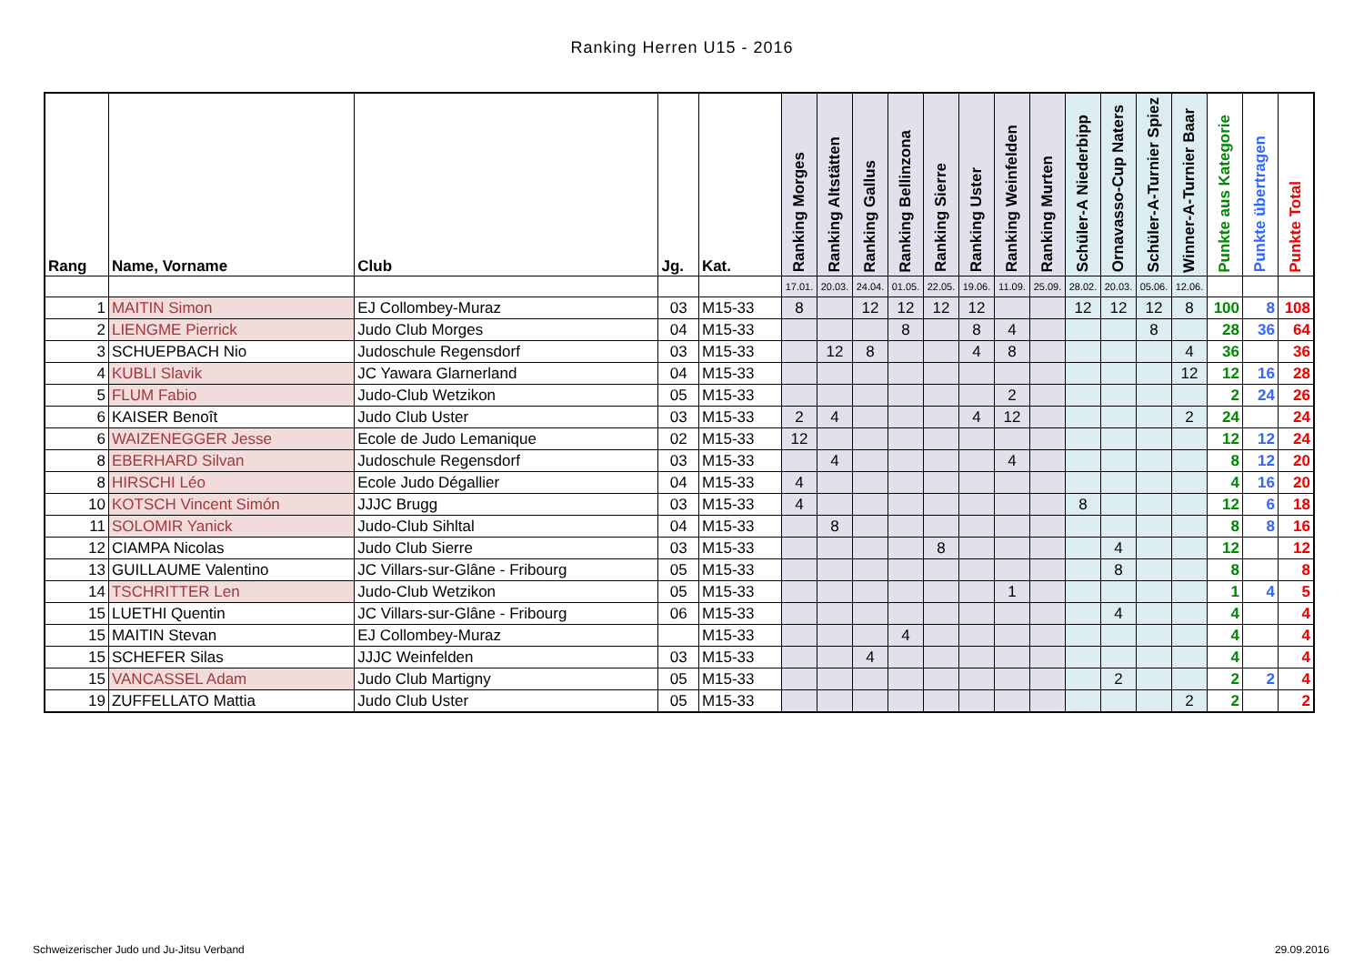Ranking Herren U15 - 2016
| Rang | Name, Vorname | Club | Jg. | Kat. | Ranking Morges | Ranking Altstätten | Ranking Gallus | Ranking Bellinzona | Ranking Sierre | Ranking Uster | Ranking Weinfelden | Ranking Murten | Schüler-A Niederbipp | Ornavasso-Cup Naters | Schüler-A-Turnier Spiez | Winner-A-Turnier Baar | Punkte aus Kategorie | Punkte übertragen | Punkte Total |
| --- | --- | --- | --- | --- | --- | --- | --- | --- | --- | --- | --- | --- | --- | --- | --- | --- | --- | --- | --- |
| | | | | | 17.01. | 20.03. | 24.04. | 01.05. | 22.05. | 19.06. | 11.09. | 25.09. | 28.02. | 20.03. | 05.06. | 12.06. | | | |
| 1 | MAITIN Simon | EJ Collombey-Muraz | 03 | M15-33 | 8 | | 12 | 12 | 12 | 12 | | | 12 | 12 | 12 | 8 | 100 | 8 | 108 |
| 2 | LIENGME Pierrick | Judo Club Morges | 04 | M15-33 | | | | 8 | | 8 | 4 | | | | 8 | | 28 | 36 | 64 |
| 3 | SCHUEPBACH Nio | Judoschule Regensdorf | 03 | M15-33 | | 12 | 8 | | | 4 | 8 | | | | | 4 | 36 | | 36 |
| 4 | KUBLI Slavik | JC Yawara Glarnerland | 04 | M15-33 | | | | | | | | | | | | 12 | 12 | 16 | 28 |
| 5 | FLUM Fabio | Judo-Club Wetzikon | 05 | M15-33 | | | | | | | 2 | | | | | | 2 | 24 | 26 |
| 6 | KAISER Benoît | Judo Club Uster | 03 | M15-33 | 2 | 4 | | | | 4 | 12 | | | | | 2 | 24 | | 24 |
| 6 | WAIZENEGGER Jesse | Ecole de Judo Lemanique | 02 | M15-33 | 12 | | | | | | | | | | | | 12 | 12 | 24 |
| 8 | EBERHARD Silvan | Judoschule Regensdorf | 03 | M15-33 | | 4 | | | | | 4 | | | | | | 8 | 12 | 20 |
| 8 | HIRSCHI Léo | Ecole Judo Dégallier | 04 | M15-33 | 4 | | | | | | | | | | | | 4 | 16 | 20 |
| 10 | KOTSCH Vincent Simón | JJJC Brugg | 03 | M15-33 | 4 | | | | | | | | 8 | | | | 12 | 6 | 18 |
| 11 | SOLOMIR Yanick | Judo-Club Sihltal | 04 | M15-33 | | 8 | | | | | | | | | | | 8 | 8 | 16 |
| 12 | CIAMPA Nicolas | Judo Club Sierre | 03 | M15-33 | | | | | 8 | | | | | 4 | | | 12 | | 12 |
| 13 | GUILLAUME Valentino | JC Villars-sur-Glâne - Fribourg | 05 | M15-33 | | | | | | | | | | 8 | | | 8 | | 8 |
| 14 | TSCHRITTER Len | Judo-Club Wetzikon | 05 | M15-33 | | | | | | | 1 | | | | | | 1 | 4 | 5 |
| 15 | LUETHI Quentin | JC Villars-sur-Glâne - Fribourg | 06 | M15-33 | | | | | | | | | | 4 | | | 4 | | 4 |
| 15 | MAITIN Stevan | EJ Collombey-Muraz | | M15-33 | | | | 4 | | | | | | | | | 4 | | 4 |
| 15 | SCHEFER Silas | JJJC Weinfelden | 03 | M15-33 | | | 4 | | | | | | | | | | 4 | | 4 |
| 15 | VANCASSEL Adam | Judo Club Martigny | 05 | M15-33 | | | | | | | | | | 2 | | | 2 | 2 | 4 |
| 19 | ZUFFELLATO Mattia | Judo Club Uster | 05 | M15-33 | | | | | | | | | | | | 2 | 2 | | 2 |
Schweizerischer Judo und Ju-Jitsu Verband
29.09.2016